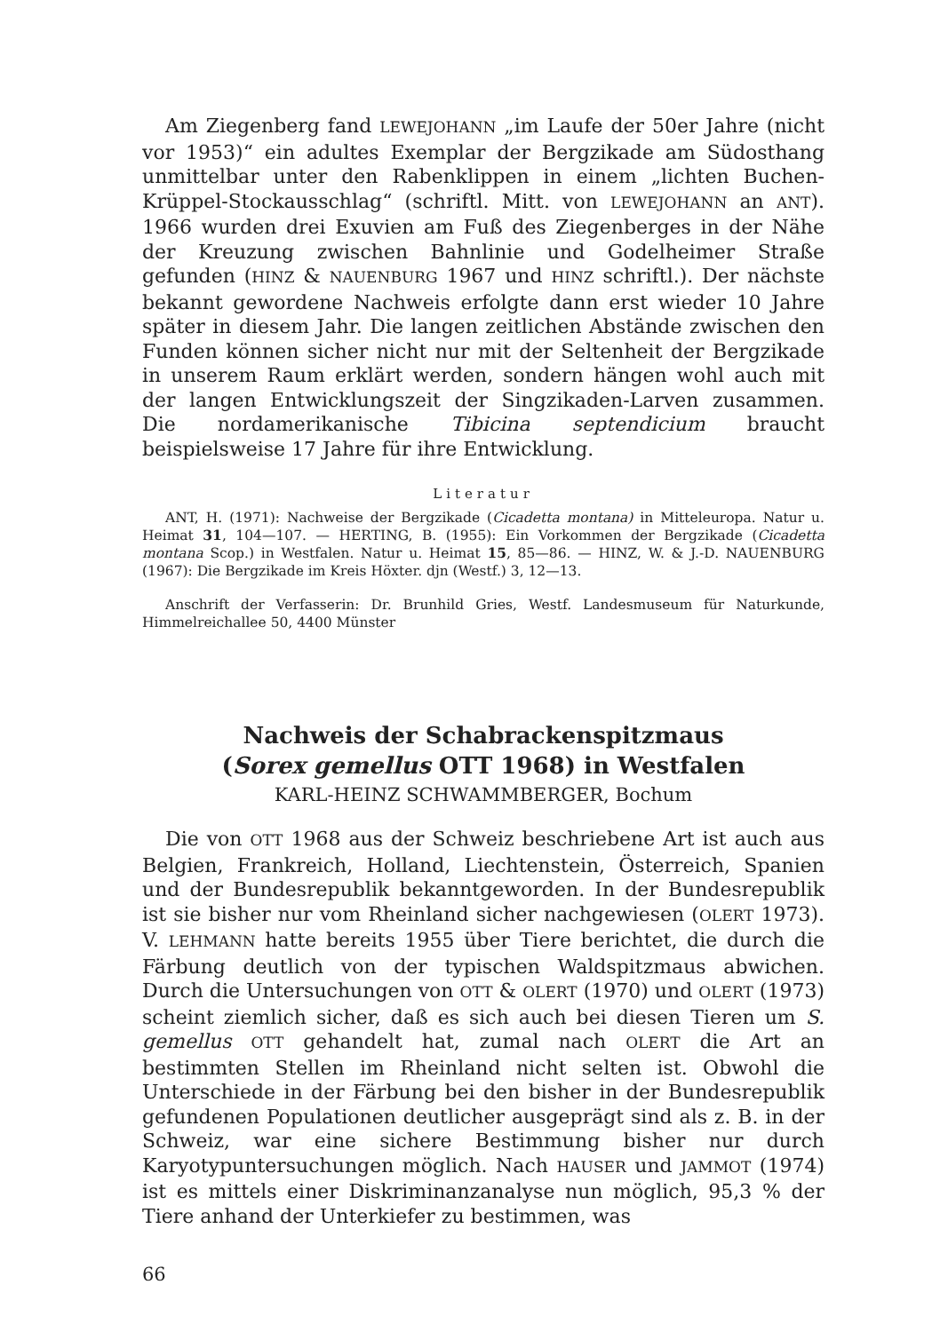Am Ziegenberg fand LEWEJOHANN „im Laufe der 50er Jahre (nicht vor 1953)“ ein adultes Exemplar der Bergzikade am Südosthang unmittelbar unter den Rabenklippen in einem „lichten Buchen-Krüppel-Stockausschlag“ (schriftl. Mitt. von LEWEJOHANN an ANT). 1966 wurden drei Exuvien am Fuß des Ziegenberges in der Nähe der Kreuzung zwischen Bahnlinie und Godelheimer Straße gefunden (HINZ & NAUENBURG 1967 und HINZ schriftl.). Der nächste bekannt gewordene Nachweis erfolgte dann erst wieder 10 Jahre später in diesem Jahr. Die langen zeitlichen Abstände zwischen den Funden können sicher nicht nur mit der Seltenheit der Bergzikade in unserem Raum erklärt werden, sondern hängen wohl auch mit der langen Entwicklungszeit der Singzikaden-Larven zusammen. Die nordamerikanische Tibicina septendicium braucht beispielsweise 17 Jahre für ihre Entwicklung.
Literatur
ANT, H. (1971): Nachweise der Bergzikade (Cicadetta montana) in Mitteleuropa. Natur u. Heimat 31, 104—107. — HERTING, B. (1955): Ein Vorkommen der Bergzikade (Cicadetta montana Scop.) in Westfalen. Natur u. Heimat 15, 85—86. — HINZ, W. & J.-D. NAUENBURG (1967): Die Bergzikade im Kreis Höxter. djn (Westf.) 3, 12—13.
Anschrift der Verfasserin: Dr. Brunhild Gries, Westf. Landesmuseum für Naturkunde, Himmelreichallee 50, 4400 Münster
Nachweis der Schabrackenspitzmaus
(Sorex gemellus OTT 1968) in Westfalen
KARL-HEINZ SCHWAMMBERGER, Bochum
Die von OTT 1968 aus der Schweiz beschriebene Art ist auch aus Belgien, Frankreich, Holland, Liechtenstein, Österreich, Spanien und der Bundesrepublik bekanntgeworden. In der Bundesrepublik ist sie bisher nur vom Rheinland sicher nachgewiesen (OLERT 1973). V. LEHMANN hatte bereits 1955 über Tiere berichtet, die durch die Färbung deutlich von der typischen Waldspitzmaus abwichen. Durch die Untersuchungen von OTT & OLERT (1970) und OLERT (1973) scheint ziemlich sicher, daß es sich auch bei diesen Tieren um S. gemellus OTT gehandelt hat, zumal nach OLERT die Art an bestimmten Stellen im Rheinland nicht selten ist. Obwohl die Unterschiede in der Färbung bei den bisher in der Bundesrepublik gefundenen Populationen deutlicher ausgeprägt sind als z. B. in der Schweiz, war eine sichere Bestimmung bisher nur durch Karyotypuntersuchungen möglich. Nach HAUSER und JAMMOT (1974) ist es mittels einer Diskriminanzanalyse nun möglich, 95,3 % der Tiere anhand der Unterkiefer zu bestimmen, was
66